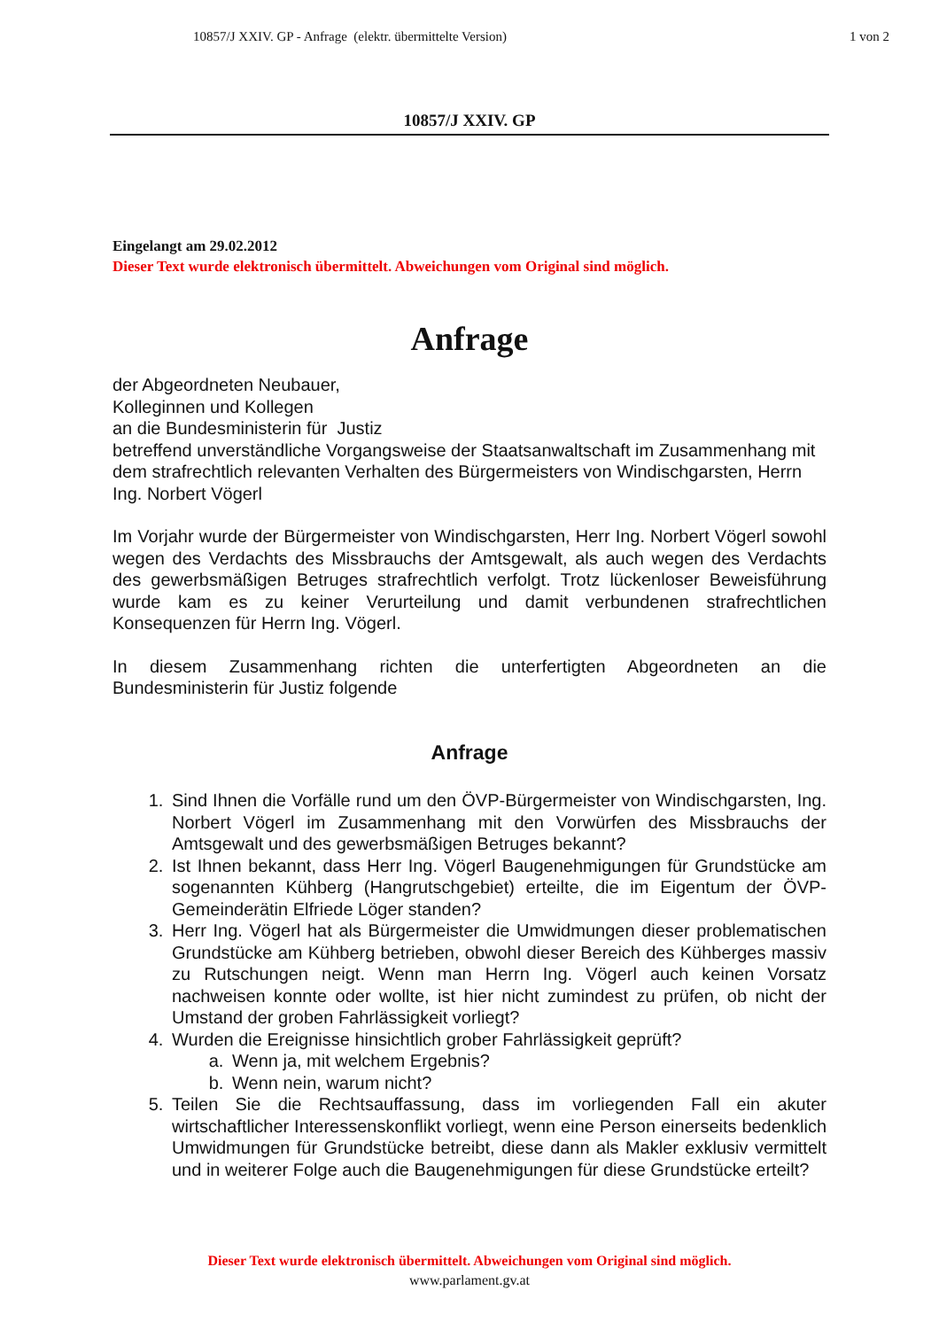10857/J XXIV. GP - Anfrage (elektr. übermittelte Version)
1 von 2
10857/J XXIV. GP
Eingelangt am 29.02.2012
Dieser Text wurde elektronisch übermittelt. Abweichungen vom Original sind möglich.
Anfrage
der Abgeordneten Neubauer,
Kolleginnen und Kollegen
an die Bundesministerin für Justiz
betreffend unverständliche Vorgangsweise der Staatsanwaltschaft im Zusammenhang mit dem strafrechtlich relevanten Verhalten des Bürgermeisters von Windischgarsten, Herrn Ing. Norbert Vögerl
Im Vorjahr wurde der Bürgermeister von Windischgarsten, Herr Ing. Norbert Vögerl sowohl wegen des Verdachts des Missbrauchs der Amtsgewalt, als auch wegen des Verdachts des gewerbsmäßigen Betruges strafrechtlich verfolgt. Trotz lückenloser Beweisführung wurde kam es zu keiner Verurteilung und damit verbundenen strafrechtlichen Konsequenzen für Herrn Ing. Vögerl.
In diesem Zusammenhang richten die unterfertigten Abgeordneten an die Bundesministerin für Justiz folgende
Anfrage
1. Sind Ihnen die Vorfälle rund um den ÖVP-Bürgermeister von Windischgarsten, Ing. Norbert Vögerl im Zusammenhang mit den Vorwürfen des Missbrauchs der Amtsgewalt und des gewerbsmäßigen Betruges bekannt?
2. Ist Ihnen bekannt, dass Herr Ing. Vögerl Baugenehmigungen für Grundstücke am sogenannten Kühberg (Hangrutschgebiet) erteilte, die im Eigentum der ÖVP-Gemeinderätin Elfriede Löger standen?
3. Herr Ing. Vögerl hat als Bürgermeister die Umwidmungen dieser problematischen Grundstücke am Kühberg betrieben, obwohl dieser Bereich des Kühberges massiv zu Rutschungen neigt. Wenn man Herrn Ing. Vögerl auch keinen Vorsatz nachweisen konnte oder wollte, ist hier nicht zumindest zu prüfen, ob nicht der Umstand der groben Fahrlässigkeit vorliegt?
4. Wurden die Ereignisse hinsichtlich grober Fahrlässigkeit geprüft?
a. Wenn ja, mit welchem Ergebnis?
b. Wenn nein, warum nicht?
5. Teilen Sie die Rechtsauffassung, dass im vorliegenden Fall ein akuter wirtschaftlicher Interessenskonflikt vorliegt, wenn eine Person einerseits bedenklich Umwidmungen für Grundstücke betreibt, diese dann als Makler exklusiv vermittelt und in weiterer Folge auch die Baugenehmigungen für diese Grundstücke erteilt?
Dieser Text wurde elektronisch übermittelt. Abweichungen vom Original sind möglich.
www.parlament.gv.at